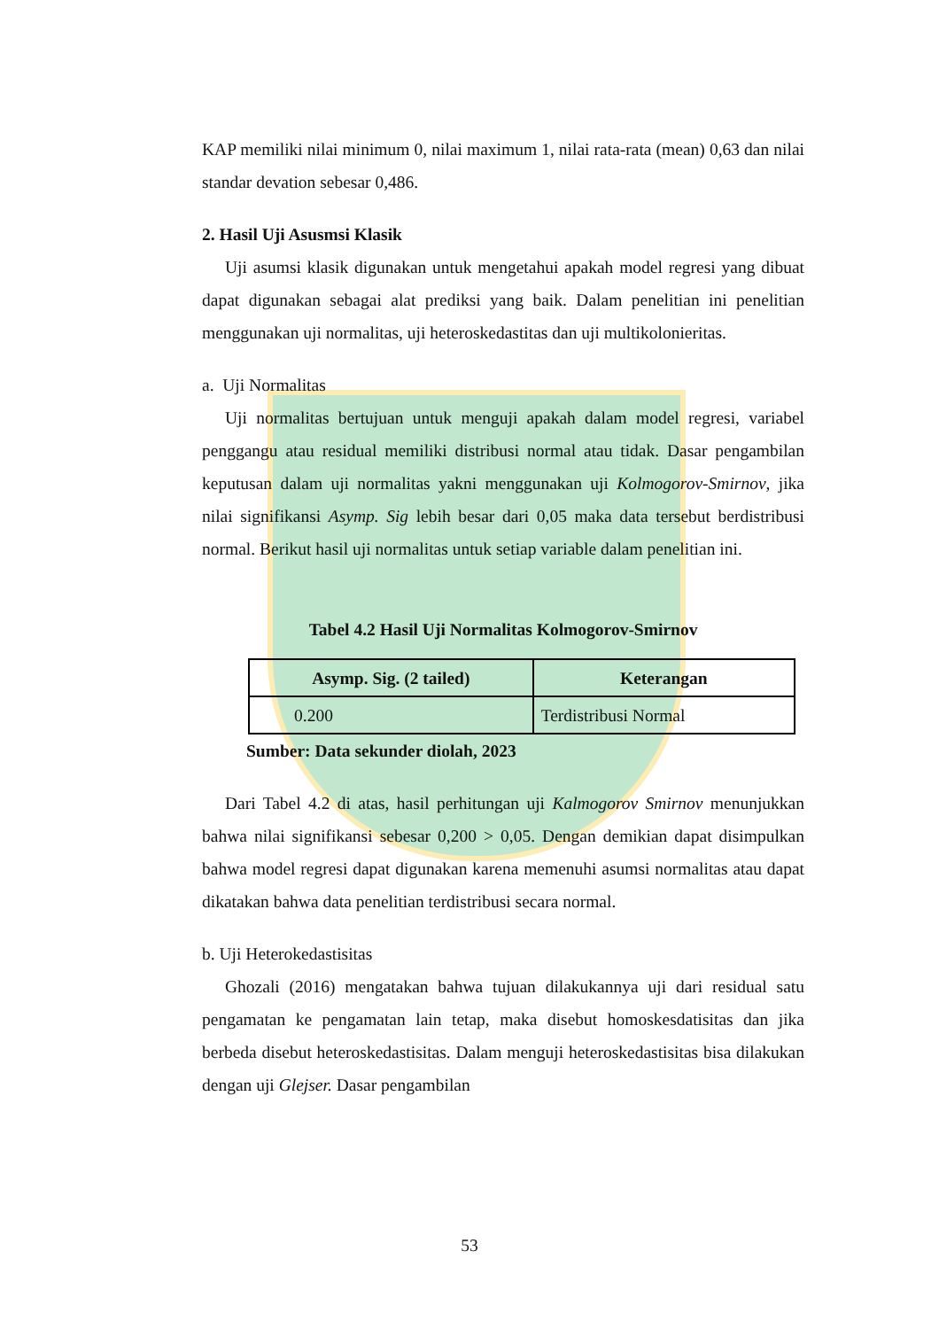KAP memiliki nilai minimum 0, nilai maximum 1, nilai rata-rata (mean) 0,63 dan nilai standar devation sebesar 0,486.
2. Hasil Uji Asusmsi Klasik
Uji asumsi klasik digunakan untuk mengetahui apakah model regresi yang dibuat dapat digunakan sebagai alat prediksi yang baik. Dalam penelitian ini penelitian menggunakan uji normalitas, uji heteroskedastitas dan uji multikolonieritas.
a. Uji Normalitas
Uji normalitas bertujuan untuk menguji apakah dalam model regresi, variabel penggangu atau residual memiliki distribusi normal atau tidak. Dasar pengambilan keputusan dalam uji normalitas yakni menggunakan uji Kolmogorov-Smirnov, jika nilai signifikansi Asymp. Sig lebih besar dari 0,05 maka data tersebut berdistribusi normal. Berikut hasil uji normalitas untuk setiap variable dalam penelitian ini.
Tabel 4.2 Hasil Uji Normalitas Kolmogorov-Smirnov
| Asymp. Sig. (2 tailed) | Keterangan |
| --- | --- |
| 0.200 | Terdistribusi Normal |
Sumber: Data sekunder diolah, 2023
Dari Tabel 4.2 di atas, hasil perhitungan uji Kalmogorov Smirnov menunjukkan bahwa nilai signifikansi sebesar 0,200 > 0,05. Dengan demikian dapat disimpulkan bahwa model regresi dapat digunakan karena memenuhi asumsi normalitas atau dapat dikatakan bahwa data penelitian terdistribusi secara normal.
b. Uji Heterokedastisitas
Ghozali (2016) mengatakan bahwa tujuan dilakukannya uji dari residual satu pengamatan ke pengamatan lain tetap, maka disebut homoskesdatisitas dan jika berbeda disebut heteroskedastisitas. Dalam menguji heteroskedastisitas bisa dilakukan dengan uji Glejser. Dasar pengambilan
53